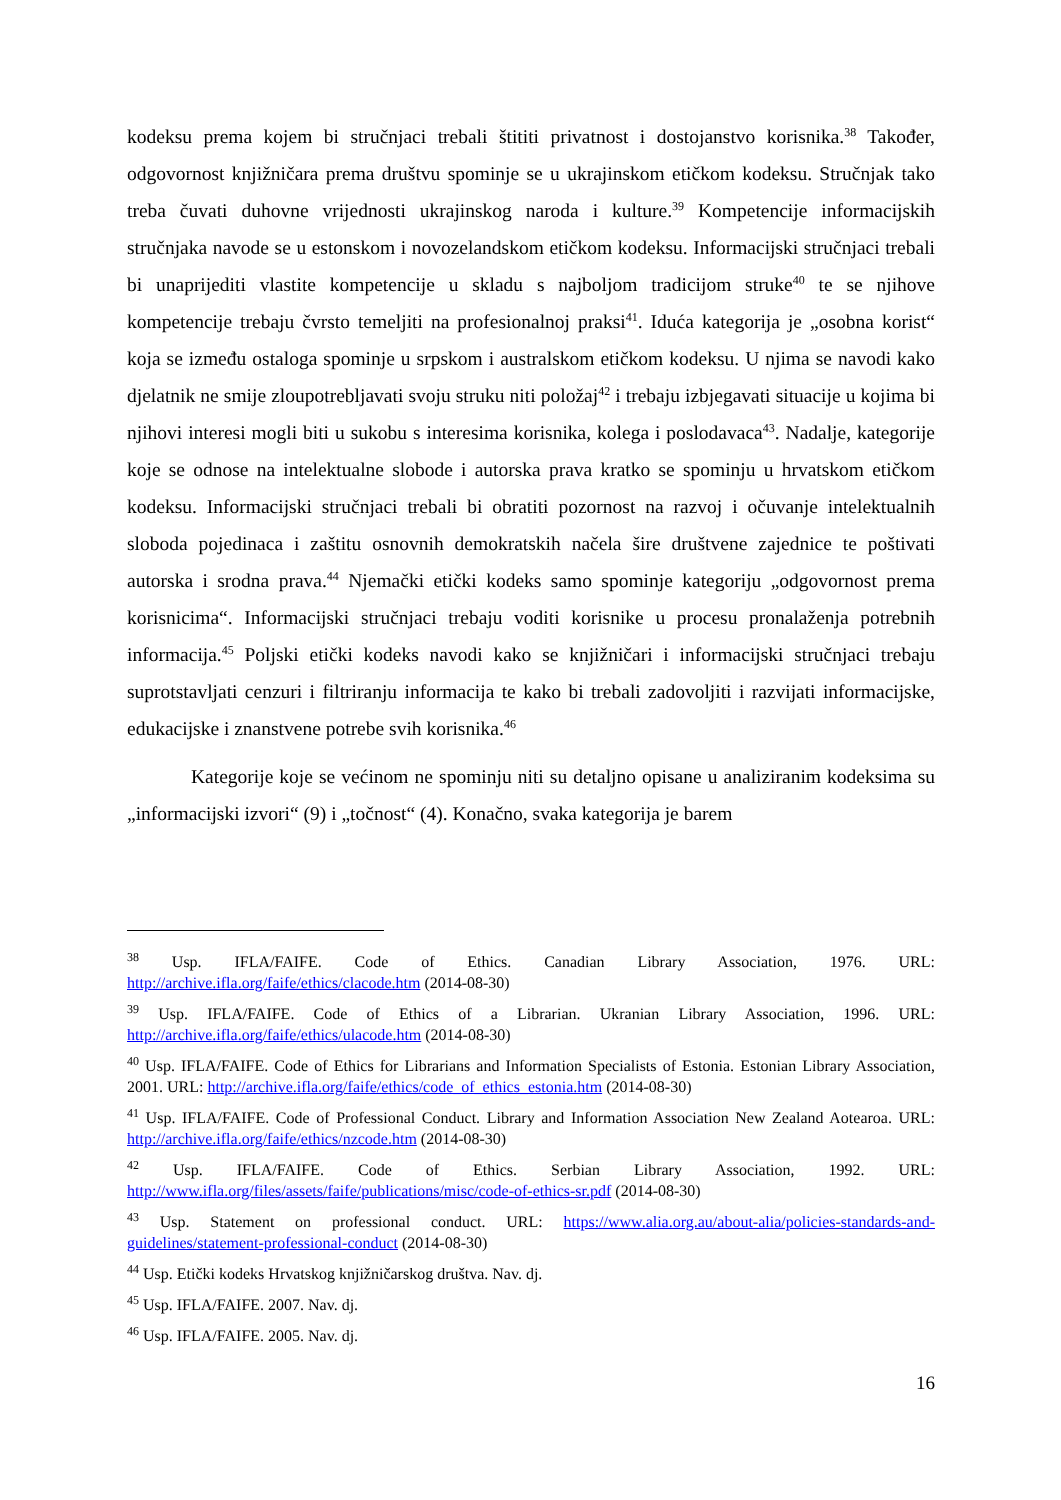kodeksu prema kojem bi stručnjaci trebali štititi privatnost i dostojanstvo korisnika.<sup>38</sup> Također, odgovornost knjižničara prema društvu spominje se u ukrajinskom etičkom kodeksu. Stručnjak tako treba čuvati duhovne vrijednosti ukrajinskog naroda i kulture.<sup>39</sup> Kompetencije informacijskih stručnjaka navode se u estonskom i novozelandskom etičkom kodeksu. Informacijski stručnjaci trebali bi unaprijediti vlastite kompetencije u skladu s najboljom tradicijom struke<sup>40</sup> te se njihove kompetencije trebaju čvrsto temeljiti na profesionalnoj praksi<sup>41</sup>. Iduća kategorija je „osobna korist“ koja se između ostaloga spominje u srpskom i australskom etičkom kodeksu. U njima se navodi kako djelatnik ne smije zloupotrebljavati svoju struku niti položaj<sup>42</sup> i trebaju izbjegavati situacije u kojima bi njihovi interesi mogli biti u sukobu s interesima korisnika, kolega i poslodavaca<sup>43</sup>. Nadalje, kategorije koje se odnose na intelektualne slobode i autorska prava kratko se spominju u hrvatskom etičkom kodeksu. Informacijski stručnjaci trebali bi obratiti pozornost na razvoj i očuvanje intelektualnih sloboda pojedinaca i zaštitu osnovnih demokratskih načela šire društvene zajednice te poštivati autorska i srodna prava.<sup>44</sup> Njemački etički kodeks samo spominje kategoriju „odgovornost prema korisnicima“. Informacijski stručnjaci trebaju voditi korisnike u procesu pronalaženja potrebnih informacija.<sup>45</sup> Poljski etički kodeks navodi kako se knjižničari i informacijski stručnjaci trebaju suprotstavljati cenzuri i filtriranju informacija te kako bi trebali zadovoljiti i razvijati informacijske, edukacijske i znanstvene potrebe svih korisnika.<sup>46</sup>
Kategorije koje se većinom ne spominju niti su detaljno opisane u analiziranim kodeksima su „informacijski izvori“ (9) i „točnost“ (4). Konačno, svaka kategorija je barem
<sup>38</sup> Usp. IFLA/FAIFE. Code of Ethics. Canadian Library Association, 1976. URL: http://archive.ifla.org/faife/ethics/clacode.htm (2014-08-30)
<sup>39</sup> Usp. IFLA/FAIFE. Code of Ethics of a Librarian. Ukranian Library Association, 1996. URL: http://archive.ifla.org/faife/ethics/ulacode.htm (2014-08-30)
<sup>40</sup> Usp. IFLA/FAIFE. Code of Ethics for Librarians and Information Specialists of Estonia. Estonian Library Association, 2001. URL: http://archive.ifla.org/faife/ethics/code_of_ethics_estonia.htm (2014-08-30)
<sup>41</sup> Usp. IFLA/FAIFE. Code of Professional Conduct. Library and Information Association New Zealand Aotearoa. URL: http://archive.ifla.org/faife/ethics/nzcode.htm (2014-08-30)
<sup>42</sup> Usp. IFLA/FAIFE. Code of Ethics. Serbian Library Association, 1992. URL: http://www.ifla.org/files/assets/faife/publications/misc/code-of-ethics-sr.pdf (2014-08-30)
<sup>43</sup> Usp. Statement on professional conduct. URL: https://www.alia.org.au/about-alia/policies-standards-and-guidelines/statement-professional-conduct (2014-08-30)
<sup>44</sup> Usp. Etički kodeks Hrvatskog knjižničarskog društva. Nav. dj.
<sup>45</sup> Usp. IFLA/FAIFE. 2007. Nav. dj.
<sup>46</sup> Usp. IFLA/FAIFE. 2005. Nav. dj.
16